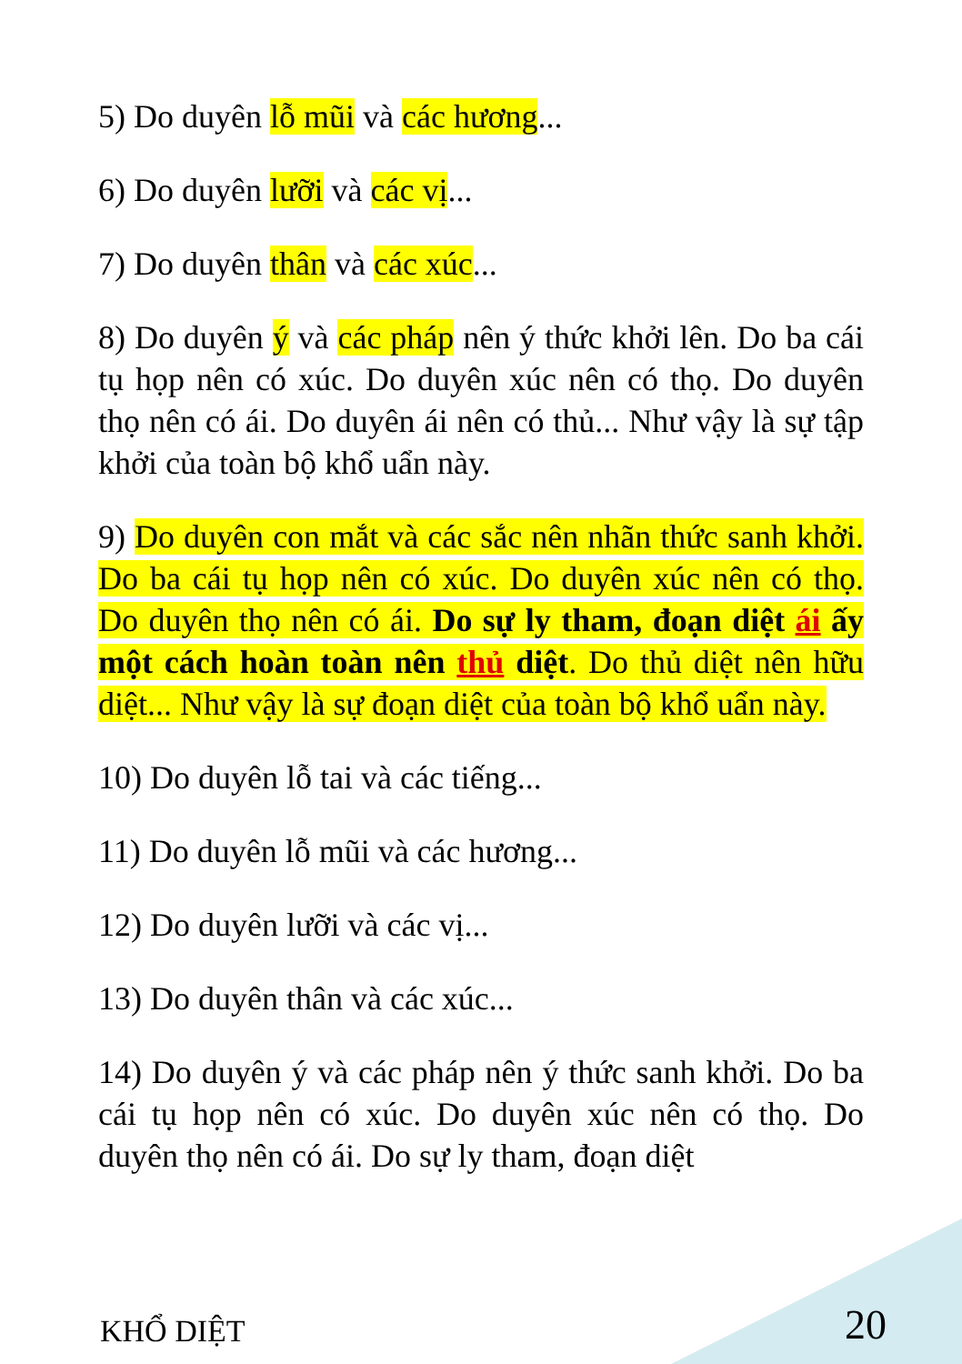5) Do duyên lỗ mũi và các hương...
6) Do duyên lưỡi và các vị...
7) Do duyên thân và các xúc...
8) Do duyên ý và các pháp nên ý thức khởi lên. Do ba cái tụ họp nên có xúc. Do duyên xúc nên có thọ. Do duyên thọ nên có ái. Do duyên ái nên có thủ... Như vậy là sự tập khởi của toàn bộ khổ uẩn này.
9) Do duyên con mắt và các sắc nên nhãn thức sanh khởi. Do ba cái tụ họp nên có xúc. Do duyên xúc nên có thọ. Do duyên thọ nên có ái. Do sự ly tham, đoạn diệt ái ấy một cách hoàn toàn nên thủ diệt. Do thủ diệt nên hữu diệt... Như vậy là sự đoạn diệt của toàn bộ khổ uẩn này.
10) Do duyên lỗ tai và các tiếng...
11) Do duyên lỗ mũi và các hương...
12) Do duyên lưỡi và các vị...
13) Do duyên thân và các xúc...
14) Do duyên ý và các pháp nên ý thức sanh khởi. Do ba cái tụ họp nên có xúc. Do duyên xúc nên có thọ. Do duyên thọ nên có ái. Do sự ly tham, đoạn diệt
KHỔ DIỆT 20